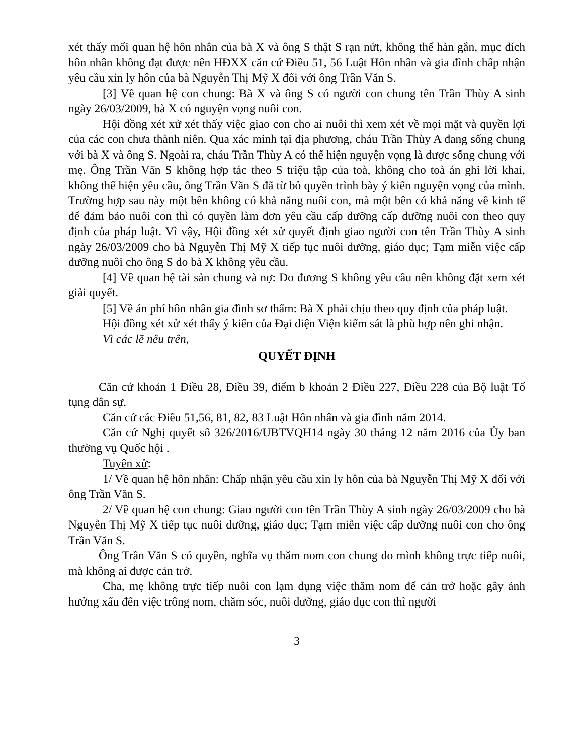xét thấy mối quan hệ hôn nhân của bà X và ông S thật S rạn nứt, không thể hàn gắn, mục đích hôn nhân không đạt được nên HĐXX căn cứ Điều 51, 56 Luật Hôn nhân và gia đình chấp nhận yêu cầu xin ly hôn của bà Nguyễn Thị Mỹ X đối với ông Trần Văn S.
[3] Về quan hệ con chung: Bà X và ông S có người con chung tên Trần Thùy A sinh ngày 26/03/2009, bà X có nguyện vọng nuôi con.
Hội đồng xét xử xét thấy việc giao con cho ai nuôi thì xem xét về mọi mặt và quyền lợi của các con chưa thành niên. Qua xác minh tại địa phương, cháu Trần Thùy A đang sống chung với bà X và ông S. Ngoài ra, cháu Trần Thùy A có thể hiện nguyện vọng là được sống chung với mẹ. Ông Trần Văn S không hợp tác theo S triệu tập của toà, không cho toà án ghi lời khai, không thể hiện yêu cầu, ông Trần Văn S đã từ bỏ quyền trình bày ý kiến nguyện vọng của mình. Trường hợp sau này một bên không có khả năng nuôi con, mà một bên có khả năng về kinh tế để đảm bảo nuôi con thì có quyền làm đơn yêu cầu cấp dưỡng cấp dưỡng nuôi con theo quy định của pháp luật. Vì vậy, Hội đồng xét xử quyết định giao người con tên Trần Thùy A sinh ngày 26/03/2009 cho bà Nguyễn Thị Mỹ X tiếp tục nuôi dưỡng, giáo dục; Tạm miễn việc cấp dưỡng nuôi cho ông S do bà X không yêu cầu.
[4] Về quan hệ tài sản chung và nợ: Do đương S không yêu cầu nên không đặt xem xét giải quyết.
[5] Về án phí hôn nhân gia đình sơ thẩm: Bà X phải chịu theo quy định của pháp luật.
Hội đồng xét xử xét thấy ý kiến của Đại diện Viện kiểm sát là phù hợp nên ghi nhận.
Vì các lẽ nêu trên,
QUYẾT ĐỊNH
Căn cứ khoản 1 Điều 28, Điều 39, điểm b khoản 2 Điều 227, Điều 228 của Bộ luật Tố tụng dân sự.
Căn cứ các Điều 51,56, 81, 82, 83 Luật Hôn nhân và gia đình năm 2014.
Căn cứ Nghị quyết số 326/2016/UBTVQH14 ngày 30 tháng 12 năm 2016 của Ủy ban thường vụ Quốc hội .
Tuyên xử:
1/ Về quan hệ hôn nhân: Chấp nhận yêu cầu xin ly hôn của bà Nguyễn Thị Mỹ X đối với ông Trần Văn S.
2/ Về quan hệ con chung: Giao người con tên Trần Thùy A sinh ngày 26/03/2009 cho bà Nguyễn Thị Mỹ X tiếp tục nuôi dưỡng, giáo dục; Tạm miễn việc cấp dưỡng nuôi con cho ông Trần Văn S.
Ông Trần Văn S có quyền, nghĩa vụ thăm nom con chung do mình không trực tiếp nuôi, mà không ai được cản trở.
Cha, mẹ không trực tiếp nuôi con lạm dụng việc thăm nom để cản trở hoặc gây ảnh hưởng xấu đến việc trông nom, chăm sóc, nuôi dưỡng, giáo dục con thì người
3